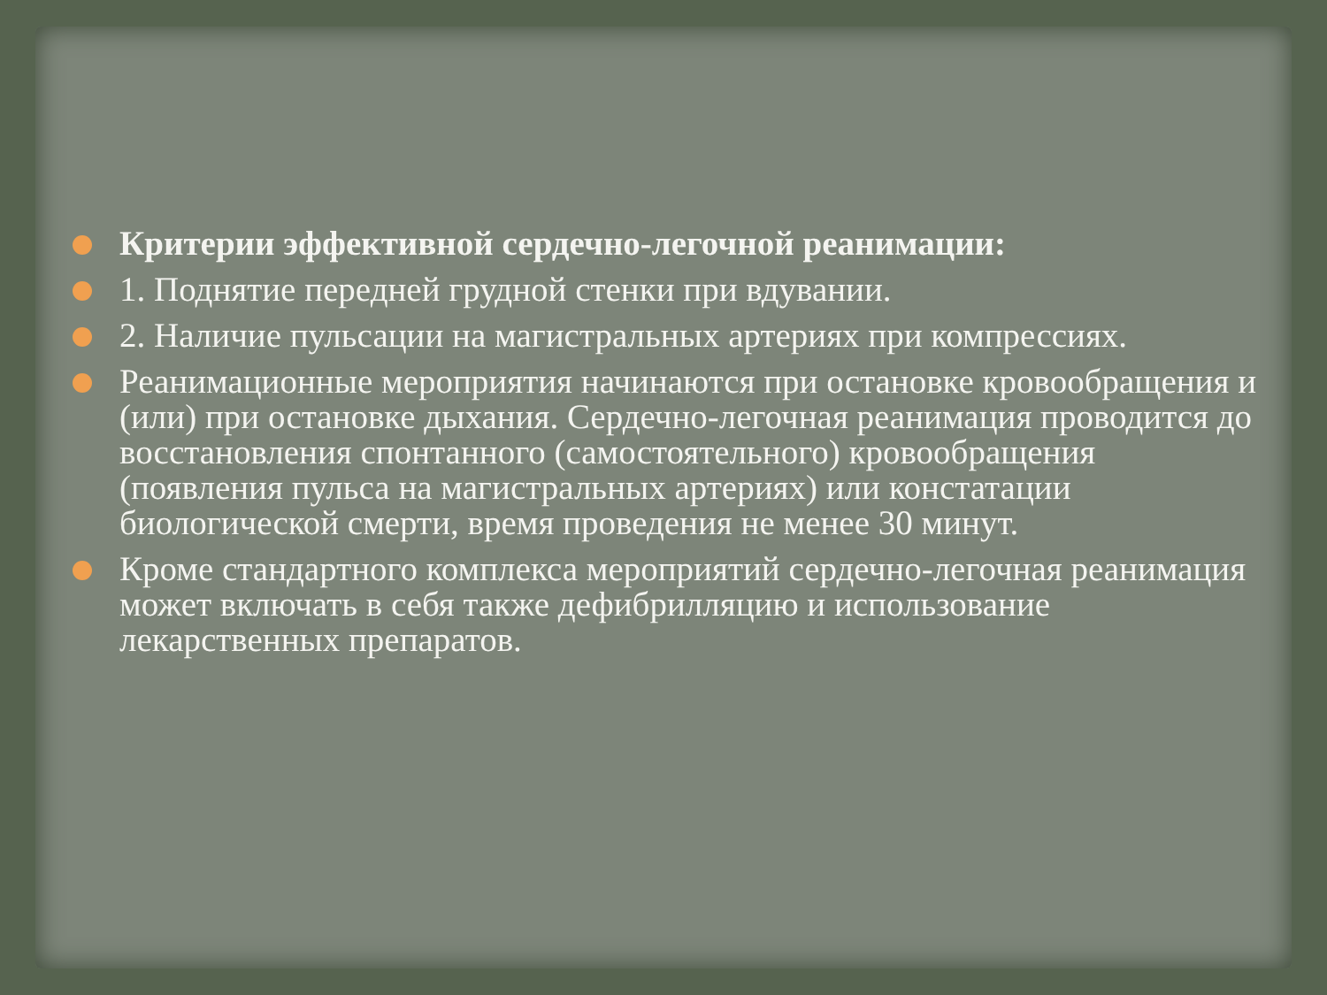Критерии эффективной сердечно-легочной реанимации:
1. Поднятие передней грудной стенки при вдувании.
2. Наличие пульсации на магистральных артериях при компрессиях.
Реанимационные мероприятия начинаются при остановке кровообращения и (или) при остановке дыхания. Сердечно-легочная реанимация проводится до восстановления спонтанного (самостоятельного) кровообращения (появления пульса на магистральных артериях) или констатации биологической смерти, время проведения не менее 30 минут.
Кроме стандартного комплекса мероприятий сердечно-легочная реанимация может включать в себя также дефибрилляцию и использование лекарственных препаратов.